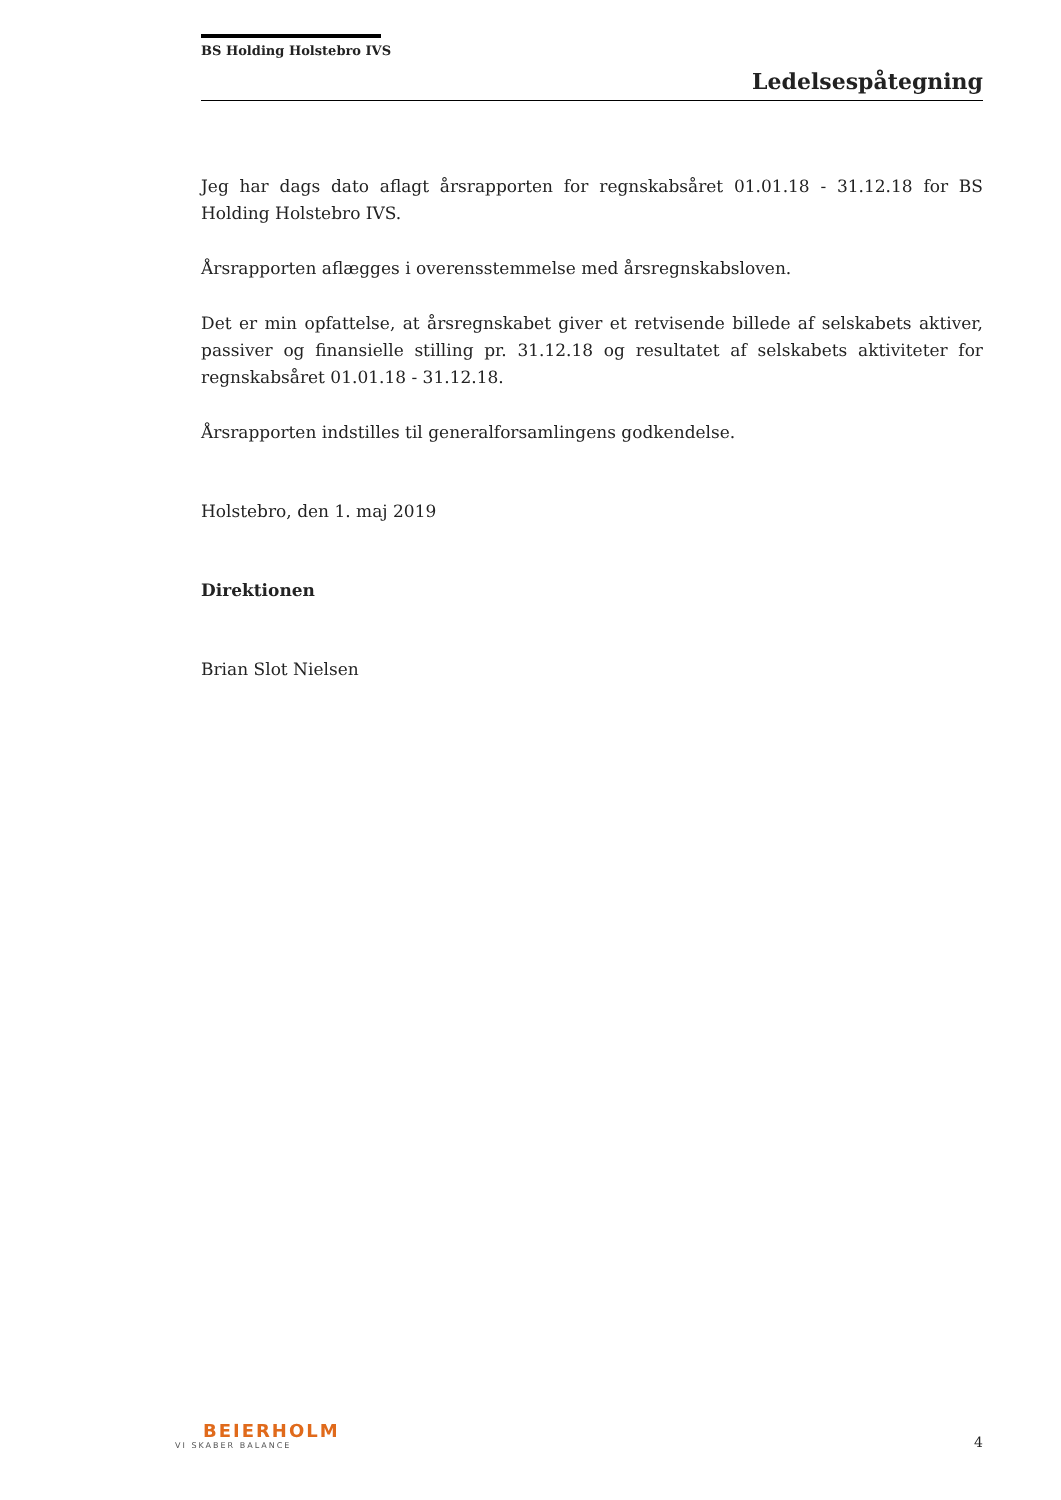BS Holding Holstebro IVS
Ledelsespåtegning
Jeg har dags dato aflagt årsrapporten for regnskabsåret 01.01.18 - 31.12.18 for BS Holding Holstebro IVS.
Årsrapporten aflægges i overensstemmelse med årsregnskabsloven.
Det er min opfattelse, at årsregnskabet giver et retvisende billede af selskabets aktiver, passiver og finansielle stilling pr. 31.12.18 og resultatet af selskabets aktiviteter for regnskabsåret 01.01.18 - 31.12.18.
Årsrapporten indstilles til generalforsamlingens godkendelse.
Holstebro, den 1. maj 2019
Direktionen
Brian Slot Nielsen
BEIERHOLM
VI SKABER BALANCE
4